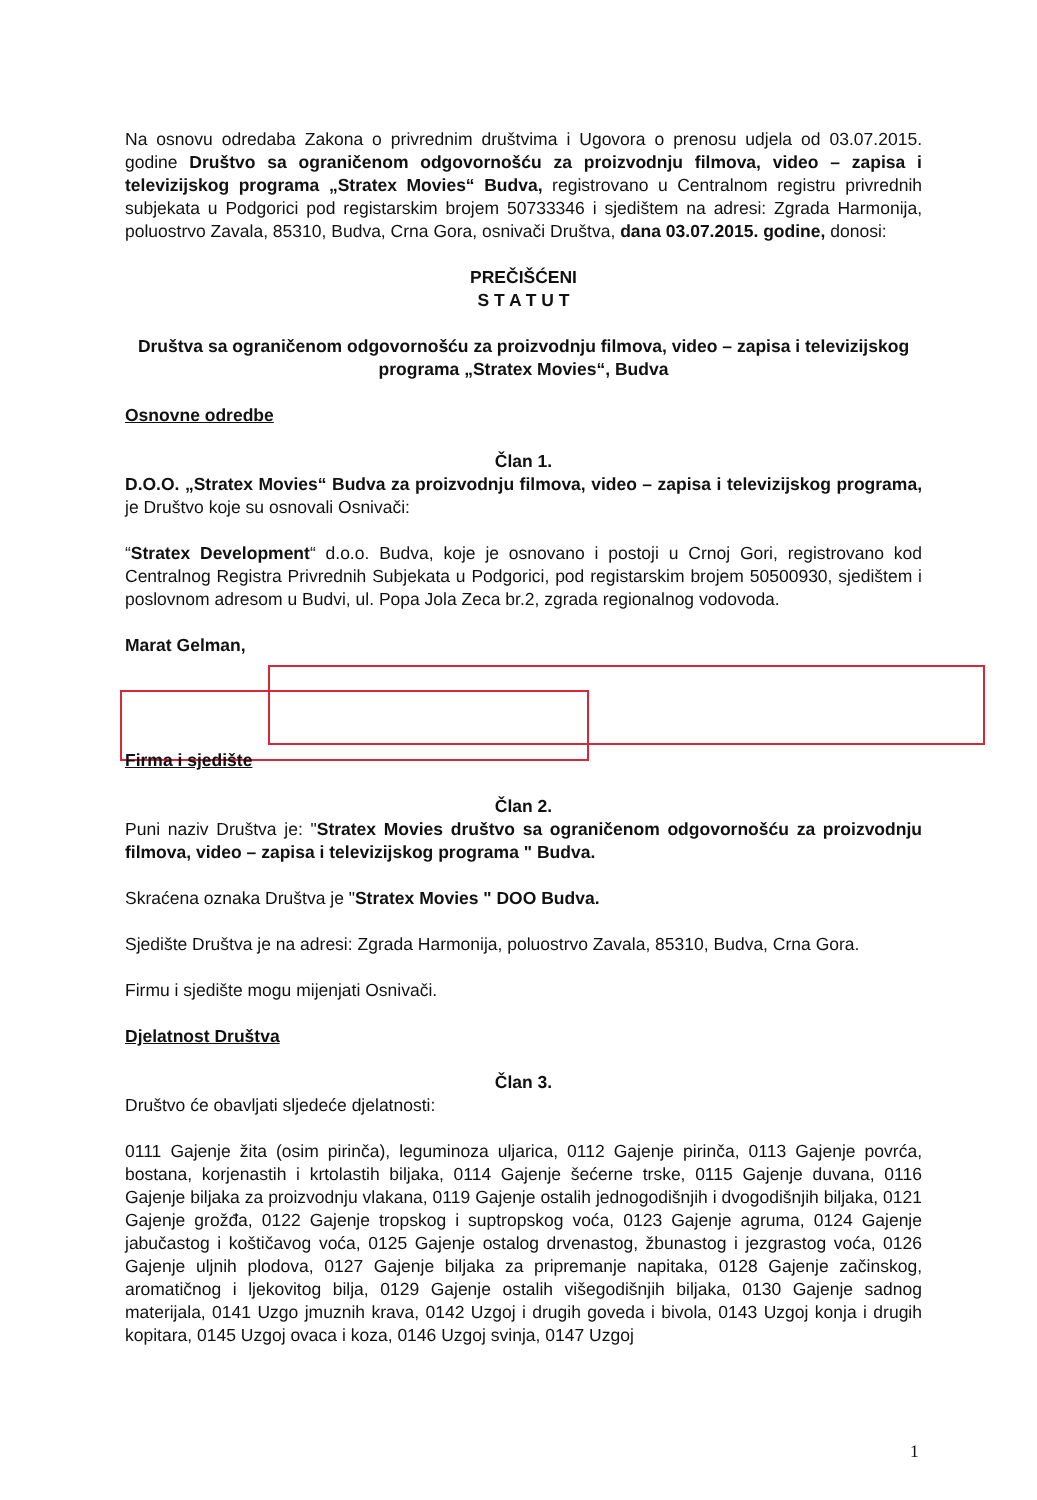Na osnovu odredaba Zakona o privrednim društvima i Ugovora o prenosu udjela od 03.07.2015. godine Društvo sa ograničenom odgovornošću za proizvodnju filmova, video – zapisa i televizijskog programa „Stratex Movies“ Budva, registrovano u Centralnom registru privrednih subjekata u Podgorici pod registarskim brojem 50733346 i sjedištem na adresi: Zgrada Harmonija, poluostrvo Zavala, 85310, Budva, Crna Gora, osnivači Društva, dana 03.07.2015. godine, donosi:
PREČIŠĆENI
S T A T U T
Društva sa ograničenom odgovornošću za proizvodnju filmova, video – zapisa i televizijskog programa „Stratex Movies“, Budva
Osnovne odredbe
Član 1.
D.O.O. „Stratex Movies“ Budva za proizvodnju filmova, video – zapisa i televizijskog programa, je Društvo koje su osnovali Osnivači:
“Stratex Development“ d.o.o. Budva, koje je osnovano i postoji u Crnoj Gori, registrovano kod Centralnog Registra Privrednih Subjekata u Podgorici, pod registarskim brojem 50500930, sjedištem i poslovnom adresom u Budvi, ul. Popa Jola Zeca br.2, zgrada regionalnog vodovoda.
Marat Gelman,
Firma i sjedište
Član 2.
Puni naziv Društva je: "Stratex Movies društvo sa ograničenom odgovornošću za proizvodnju filmova, video – zapisa i televizijskog programa " Budva.
Skraćena oznaka Društva je "Stratex Movies " DOO Budva.
Sjedište Društva je na adresi: Zgrada Harmonija, poluostrvo Zavala, 85310, Budva, Crna Gora.
Firmu i sjedište mogu mijenjati Osnivači.
Djelatnost Društva
Član 3.
Društvo će obavljati sljedeće djelatnosti:
0111 Gajenje žita (osim pirinča), leguminoza uljarica, 0112 Gajenje pirinča, 0113 Gajenje povrća, bostana, korjenastih i krtolastih biljaka, 0114 Gajenje šećerne trske, 0115 Gajenje duvana, 0116 Gajenje biljaka za proizvodnju vlakana, 0119 Gajenje ostalih jednogodišnjih i dvogodišnjih biljaka, 0121 Gajenje grožđa, 0122 Gajenje tropskog i suptropskog voća, 0123 Gajenje agruma, 0124 Gajenje jabučastog i koštičavog voća, 0125 Gajenje ostalog drvenastog, žbunastog i jezgrastog voća, 0126 Gajenje uljnih plodova, 0127 Gajenje biljaka za pripremanje napitaka, 0128 Gajenje začinskog, aromatičnog i ljekovitog bilja, 0129 Gajenje ostalih višegodišnjih biljaka, 0130 Gajenje sadnog materijala, 0141 Uzgo jmuznih krava, 0142 Uzgoj i drugih goveda i bivola, 0143 Uzgoj konja i drugih kopitara, 0145 Uzgoj ovaca i koza, 0146 Uzgoj svinja, 0147 Uzgoj
1